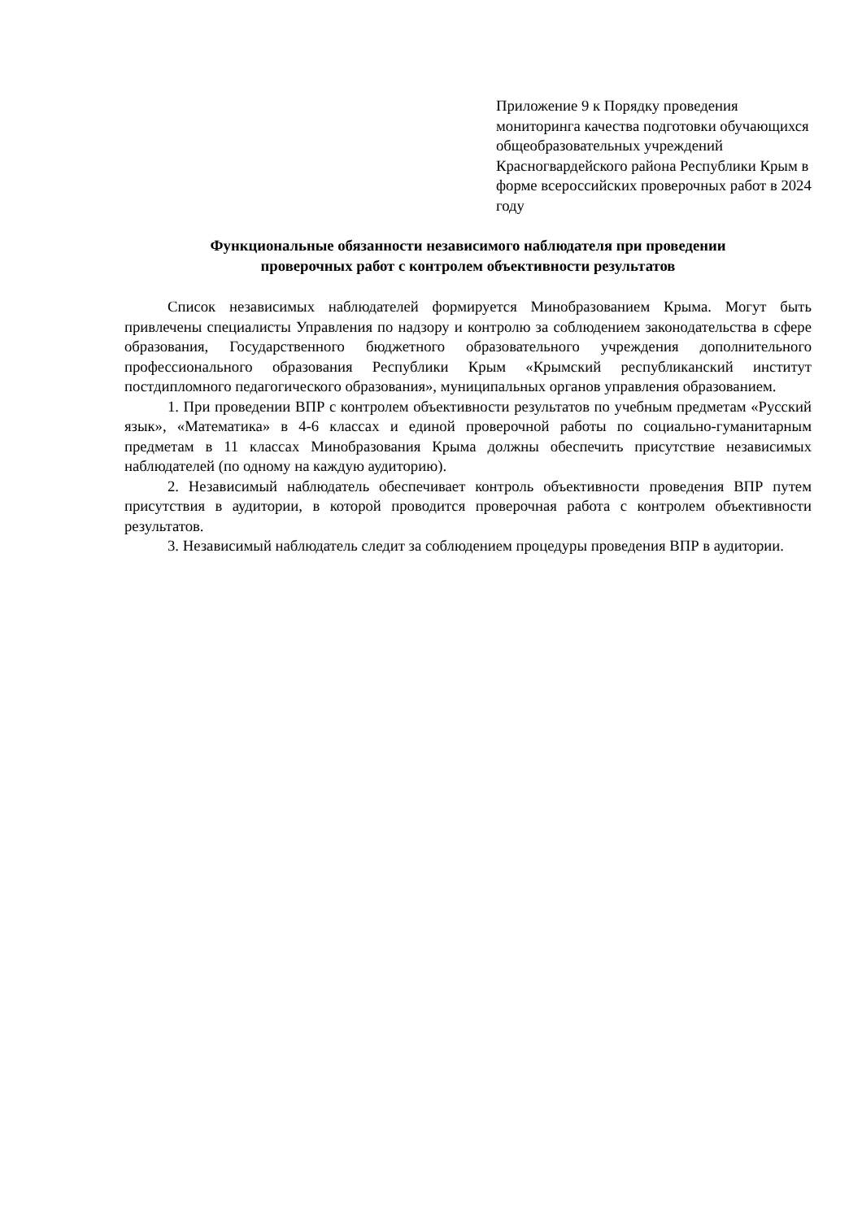Приложение 9 к Порядку проведения мониторинга качества подготовки обучающихся общеобразовательных учреждений Красногвардейского района Республики Крым в форме всероссийских проверочных работ в 2024 году
Функциональные обязанности независимого наблюдателя при проведении
проверочных работ с контролем объективности результатов
Список независимых наблюдателей формируется Минобразованием Крыма. Могут быть привлечены специалисты Управления по надзору и контролю за соблюдением законодательства в сфере образования, Государственного бюджетного образовательного учреждения дополнительного профессионального образования Республики Крым «Крымский республиканский институт постдипломного педагогического образования», муниципальных органов управления образованием.
1. При проведении ВПР с контролем объективности результатов по учебным предметам «Русский язык», «Математика» в 4-6 классах и единой проверочной работы по социально-гуманитарным предметам в 11 классах Минобразования Крыма должны обеспечить присутствие независимых наблюдателей (по одному на каждую аудиторию).
2. Независимый наблюдатель обеспечивает контроль объективности проведения ВПР путем присутствия в аудитории, в которой проводится проверочная работа с контролем объективности результатов.
3. Независимый наблюдатель следит за соблюдением процедуры проведения ВПР в аудитории.